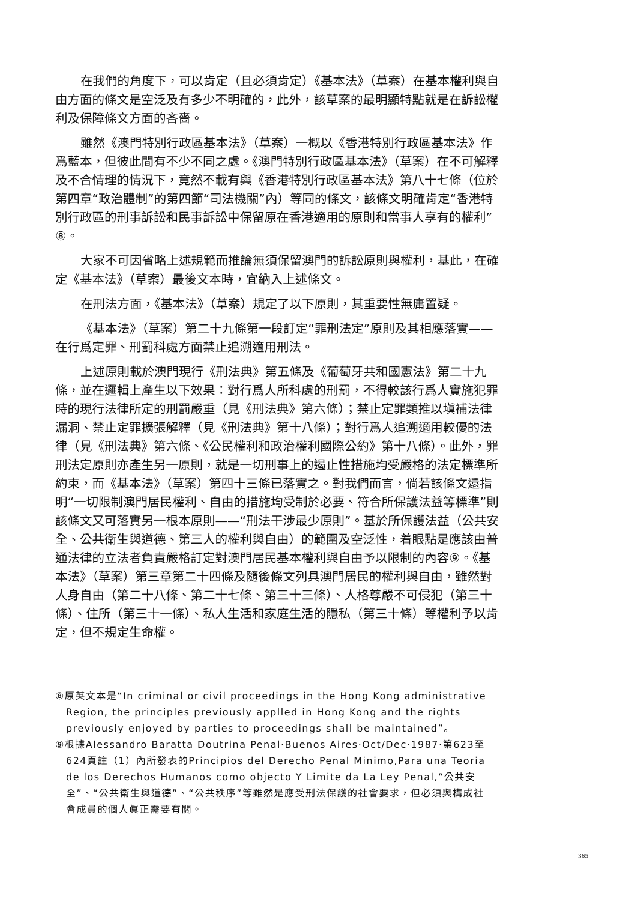在我們的角度下，可以肯定（且必須肯定）《基本法》（草案）在基本權利與自由方面的條文是空泛及有多少不明確的，此外，該草案的最明顯特點就是在訴訟權利及保障條文方面的吝嗇。
雖然《澳門特別行政區基本法》（草案）一概以《香港特別行政區基本法》作爲藍本，但彼此間有不少不同之處。《澳門特別行政區基本法》（草案）在不可解釋及不合情理的情況下，竟然不載有與《香港特別行政區基本法》第八十七條（位於第四章“政治體制”的第四節“司法機關”內）等同的條文，該條文明確肯定“香港特別行政區的刑事訴訟和民事訴訟中保留原在香港適用的原則和當事人享有的權利”⑧。
大家不可因省略上述規範而推論無須保留澳門的訴訟原則與權利，基此，在確定《基本法》（草案）最後文本時，宜納入上述條文。
在刑法方面，《基本法》（草案）規定了以下原則，其重要性無庸置疑。
《基本法》（草案）第二十九條第一段訂定“罪刑法定”原則及其相應落實——在行爲定罪、刑罰科處方面禁止追溯適用刑法。
上述原則載於澳門現行《刑法典》第五條及《葡萄牙共和國憲法》第二十九條，並在邏輯上產生以下效果：對行爲人所科處的刑罰，不得較該行爲人實施犯罪時的現行法律所定的刑罰嚴重（見《刑法典》第六條）；禁止定罪類推以塡補法律漏洞、禁止定罪擴張解釋（見《刑法典》第十八條）；對行爲人追溯適用較優的法律（見《刑法典》第六條、《公民權利和政治權利國際公約》第十八條）。此外，罪刑法定原則亦產生另一原則，就是一切刑事上的遏止性措施均受嚴格的法定標準所約束，而《基本法》（草案）第四十三條已落實之。對我們而言，倘若該條文還指明“一切限制澳門居民權利、自由的措施均受制於必要、符合所保護法益等標準”則該條文又可落實另一根本原則——“刑法干涉最少原則”。基於所保護法益（公共安全、公共衛生與道德、第三人的權利與自由）的範圍及空泛性，着眼點是應該由普通法律的立法者負責嚴格訂定對澳門居民基本權利與自由予以限制的內容⑨。《基本法》（草案）第三章第二十四條及隨後條文列具澳門居民的權利與自由，雖然對人身自由（第二十八條、第二十七條、第三十三條）、人格尊嚴不可侵犯（第三十條）、住所（第三十一條）、私人生活和家庭生活的隱私（第三十條）等權利予以肯定，但不規定生命權。
⑧原英文本是“In criminal or civil proceedings in the Hong Kong administrative Region, the principles previously applled in Hong Kong and the rights previously enjoyed by parties to proceedings shall be maintained”。
⑨根據Alessandro Baratta Doutrina Penal·Buenos Aires·Oct/Dec·1987·第623至624頁註（1）內所發表的Principios del Derecho Penal Minimo,Para una Teoria de los Derechos Humanos como objecto Y Limite da La Ley Penal,“公共安全”、“公共衛生與道德”、“公共秩序”等雖然是應受刑法保護的社會要求，但必須與構成社會成員的個人眞正需要有關。
365